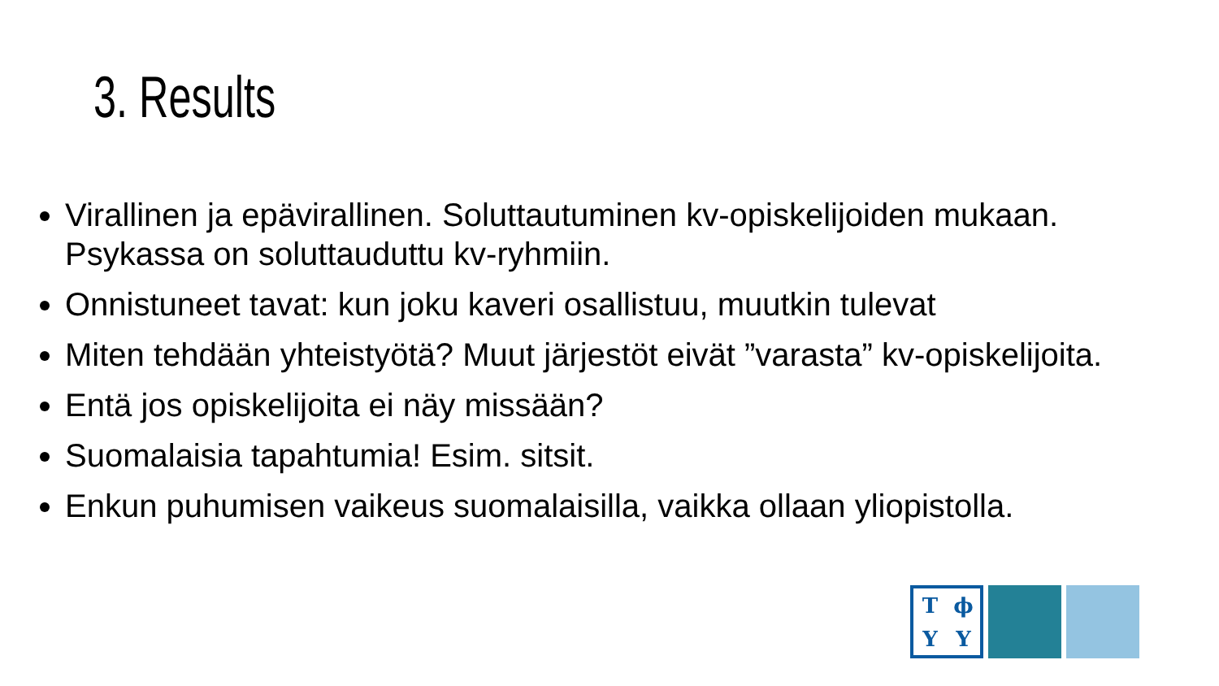3. Results
Virallinen ja epävirallinen. Soluttautuminen kv-opiskelijoiden mukaan. Psykassa on soluttauduttu kv-ryhmiin.
Onnistuneet tavat: kun joku kaveri osallistuu, muutkin tulevat
Miten tehdään yhteistyötä? Muut järjestöt eivät ”varasta” kv-opiskelijoita.
Entä jos opiskelijoita ei näy missään?
Suomalaisia tapahtumia! Esim. sitsit.
Enkun puhumisen vaikeus suomalaisilla, vaikka ollaan yliopistolla.
TϕYY